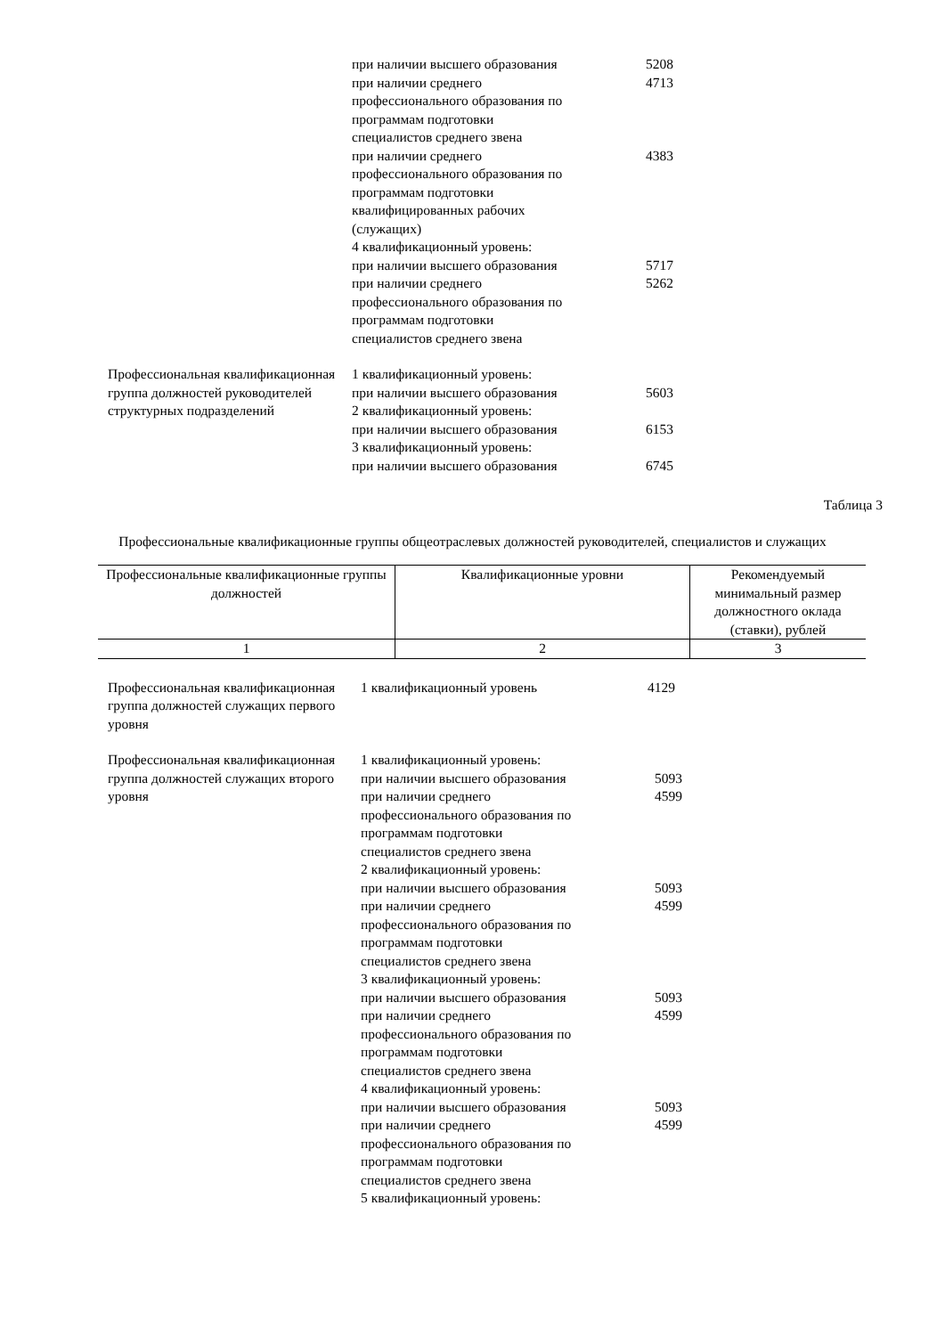при наличии высшего образования 5208
при наличии среднего 4713
профессионального образования по
программам подготовки
специалистов среднего звена
при наличии среднего 4383
профессионального образования по
программам подготовки
квалифицированных рабочих
(служащих)
4 квалификационный уровень:
при наличии высшего образования 5717
при наличии среднего 5262
профессионального образования по
программам подготовки
специалистов среднего звена
Профессиональная квалификационная группа должностей руководителей структурных подразделений
1 квалификационный уровень:
при наличии высшего образования 5603
2 квалификационный уровень:
при наличии высшего образования 6153
3 квалификационный уровень:
при наличии высшего образования 6745
Таблица 3
Профессиональные квалификационные группы общеотраслевых должностей руководителей, специалистов и служащих
| Профессиональные квалификационные группы должностей | Квалификационные уровни | Рекомендуемый минимальный размер должностного оклада (ставки), рублей |
| --- | --- | --- |
| 1 | 2 | 3 |
Профессиональная квалификационная группа должностей служащих первого уровня
1 квалификационный уровень 4129
Профессиональная квалификационная группа должностей служащих второго уровня
1 квалификационный уровень:
при наличии высшего образования 5093
при наличии среднего 4599
профессионального образования по
программам подготовки
специалистов среднего звена
2 квалификационный уровень:
при наличии высшего образования 5093
при наличии среднего 4599
профессионального образования по
программам подготовки
специалистов среднего звена
3 квалификационный уровень:
при наличии высшего образования 5093
при наличии среднего 4599
профессионального образования по
программам подготовки
специалистов среднего звена
4 квалификационный уровень:
при наличии высшего образования 5093
при наличии среднего 4599
профессионального образования по
программам подготовки
специалистов среднего звена
5 квалификационный уровень: